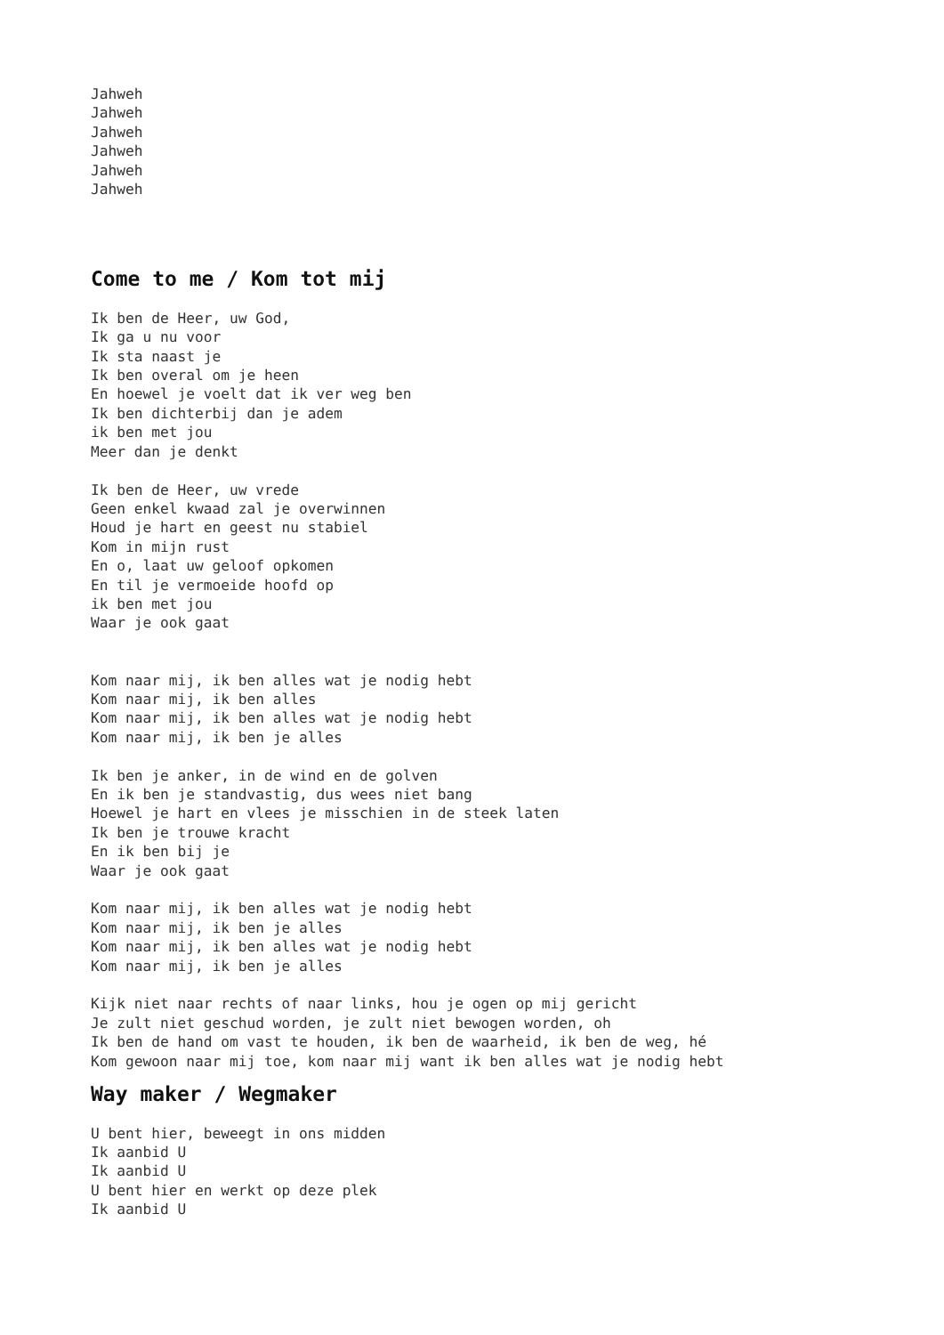Jahweh Jahweh Jahweh Jahweh Jahweh Jahweh
Come to me / Kom tot mij
Ik ben de Heer, uw God, Ik ga u nu voor Ik sta naast je Ik ben overal om je heen En hoewel je voelt dat ik ver weg ben Ik ben dichterbij dan je adem ik ben met jou Meer dan je denkt Ik ben de Heer, uw vrede Geen enkel kwaad zal je overwinnen Houd je hart en geest nu stabiel Kom in mijn rust En o, laat uw geloof opkomen En til je vermoeide hoofd op ik ben met jou Waar je ook gaat Kom naar mij, ik ben alles wat je nodig hebt Kom naar mij, ik ben alles Kom naar mij, ik ben alles wat je nodig hebt Kom naar mij, ik ben je alles Ik ben je anker, in de wind en de golven En ik ben je standvastig, dus wees niet bang Hoewel je hart en vlees je misschien in de steek laten Ik ben je trouwe kracht En ik ben bij je Waar je ook gaat Kom naar mij, ik ben alles wat je nodig hebt Kom naar mij, ik ben je alles Kom naar mij, ik ben alles wat je nodig hebt Kom naar mij, ik ben je alles Kijk niet naar rechts of naar links, hou je ogen op mij gericht Je zult niet geschud worden, je zult niet bewogen worden, oh Ik ben de hand om vast te houden, ik ben de waarheid, ik ben de weg, hé Kom gewoon naar mij toe, kom naar mij want ik ben alles wat je nodig hebt
Way maker / Wegmaker
U bent hier, beweegt in ons midden Ik aanbid U Ik aanbid U U bent hier en werkt op deze plek Ik aanbid U